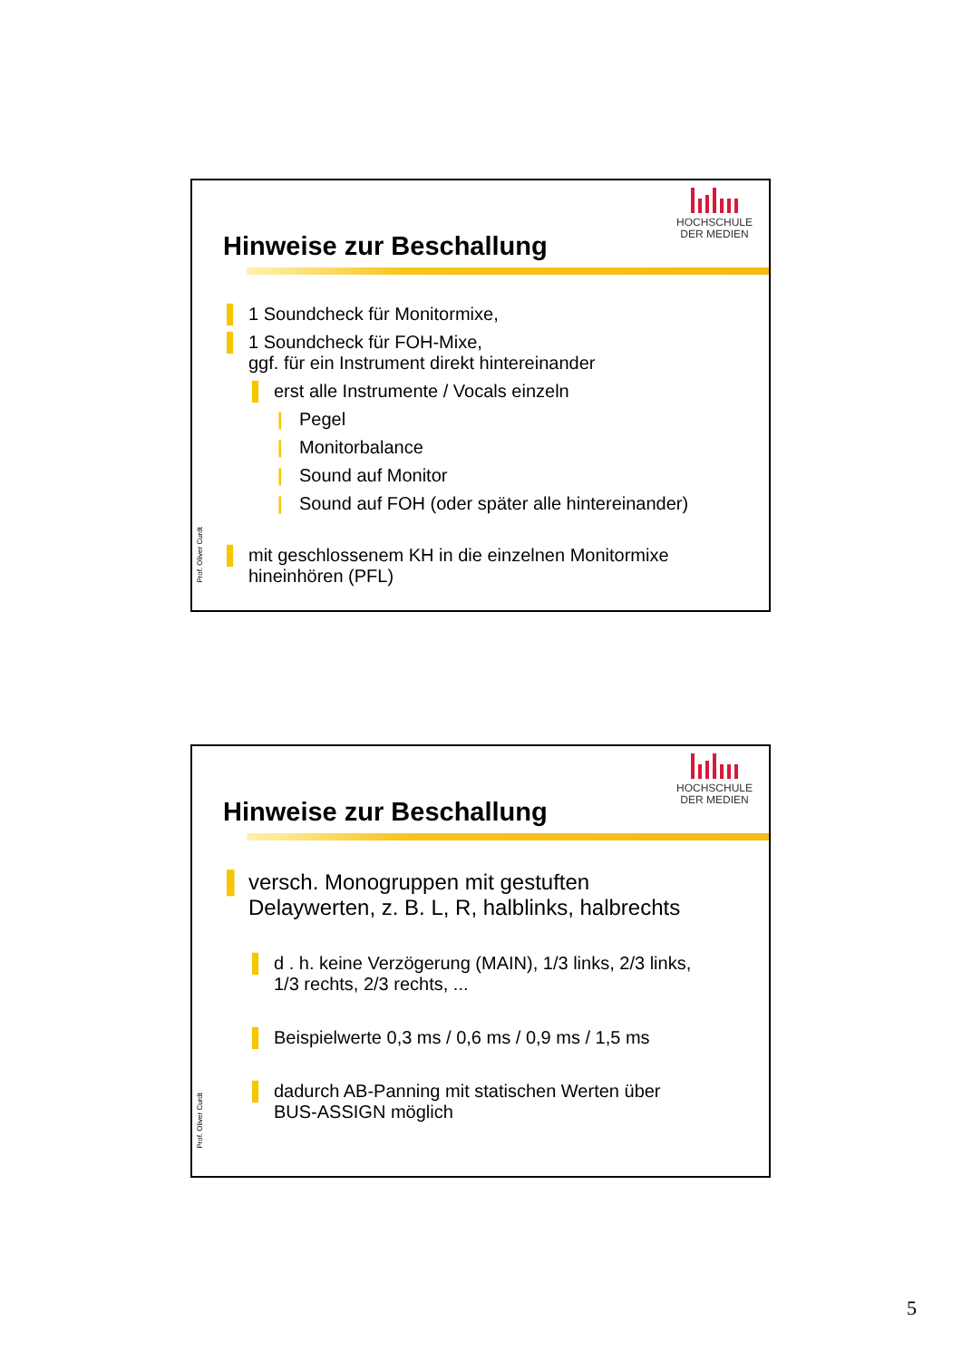HOCHSCHULE
DER MEDIEN
Hinweise zur Beschallung
▌ 1 Soundcheck für Monitormixe,
▌ 1 Soundcheck für FOH-Mixe,
ggf. für ein Instrument direkt hintereinander
▌ erst alle Instrumente / Vocals einzeln
| Pegel
| Monitorbalance
| Sound auf Monitor
| Sound auf FOH (oder später alle hintereinander)
▌ mit geschlossenem KH in die einzelnen Monitormixe
hineinhören (PFL)
Prof. Oliver Curdt
HOCHSCHULE
DER MEDIEN
Hinweise zur Beschallung
▌ versch. Monogruppen mit gestuften
Delaywerten, z. B. L, R, halblinks, halbrechts
▌ d . h. keine Verzögerung (MAIN), 1/3 links, 2/3 links,
1/3 rechts, 2/3 rechts, ...
▌ Beispielwerte 0,3 ms / 0,6 ms / 0,9 ms / 1,5 ms
▌ dadurch AB-Panning mit statischen Werten über
BUS-ASSIGN möglich
Prof. Oliver Curdt
5